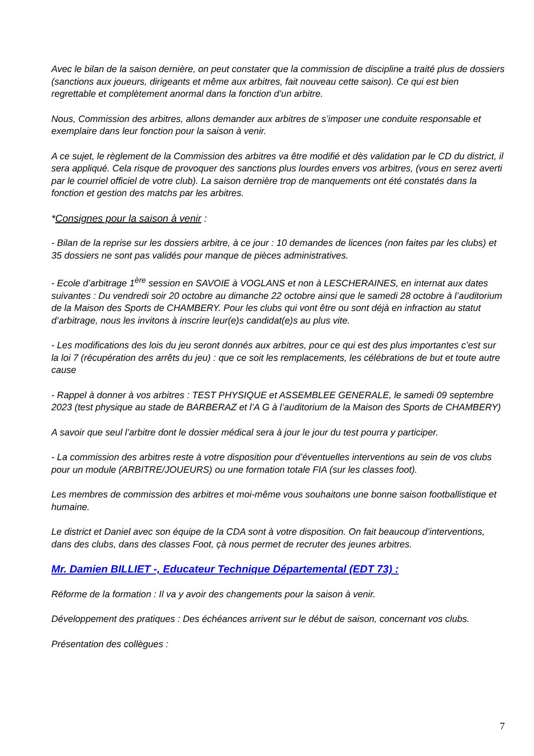Avec le bilan de la saison dernière, on peut constater que la commission de discipline a traité plus de dossiers (sanctions aux joueurs, dirigeants et même aux arbitres, fait nouveau cette saison). Ce qui est bien regrettable et complètement anormal dans la fonction d’un arbitre.
Nous, Commission des arbitres, allons demander aux arbitres de s’imposer une conduite responsable et exemplaire dans leur fonction pour la saison à venir.
A ce sujet, le règlement de la Commission des arbitres va être modifié et dès validation par le CD du district, il sera appliqué. Cela risque de provoquer des sanctions plus lourdes envers vos arbitres, (vous en serez averti par le courriel officiel de votre club). La saison dernière trop de manquements ont été constatés dans la fonction et gestion des matchs par les arbitres.
*Consignes pour la saison à venir :
- Bilan de la reprise sur les dossiers arbitre, à ce jour : 10 demandes de licences (non faites par les clubs) et 35 dossiers ne sont pas validés pour manque de pièces administratives.
- Ecole d’arbitrage 1<sup>ère</sup> session en SAVOIE à VOGLANS et non à LESCHERAINES, en internat aux dates suivantes : Du vendredi soir 20 octobre au dimanche 22 octobre ainsi que le samedi 28 octobre à l’auditorium de la Maison des Sports de CHAMBERY. Pour les clubs qui vont être ou sont déjà en infraction au statut d’arbitrage, nous les invitons à inscrire leur(e)s candidat(e)s au plus vite.
- Les modifications des lois du jeu seront donnés aux arbitres, pour ce qui est des plus importantes c’est sur la loi 7 (récupération des arrêts du jeu) : que ce soit les remplacements, les célébrations de but et toute autre cause
- Rappel à donner à vos arbitres : TEST PHYSIQUE et ASSEMBLEE GENERALE, le samedi 09 septembre 2023 (test physique au stade de BARBERAZ et l’A G à l’auditorium de la Maison des Sports de CHAMBERY)
A savoir que seul l’arbitre dont le dossier médical sera à jour le jour du test pourra y participer.
- La commission des arbitres reste à votre disposition pour d’éventuelles interventions au sein de vos clubs pour un module (ARBITRE/JOUEURS) ou une formation totale FIA (sur les classes foot).
Les membres de commission des arbitres et moi-même vous souhaitons une bonne saison footballistique et humaine.
Le district et Daniel avec son équipe de la CDA sont à votre disposition. On fait beaucoup d’interventions, dans des clubs, dans des classes Foot, çà nous permet de recruter des jeunes arbitres.
Mr. Damien BILLIET -, Educateur Technique Départemental (EDT 73) :
Réforme de la formation : Il va y avoir des changements pour la saison à venir.
Développement des pratiques : Des échéances arrivent sur le début de saison, concernant vos clubs.
Présentation des collègues :
7